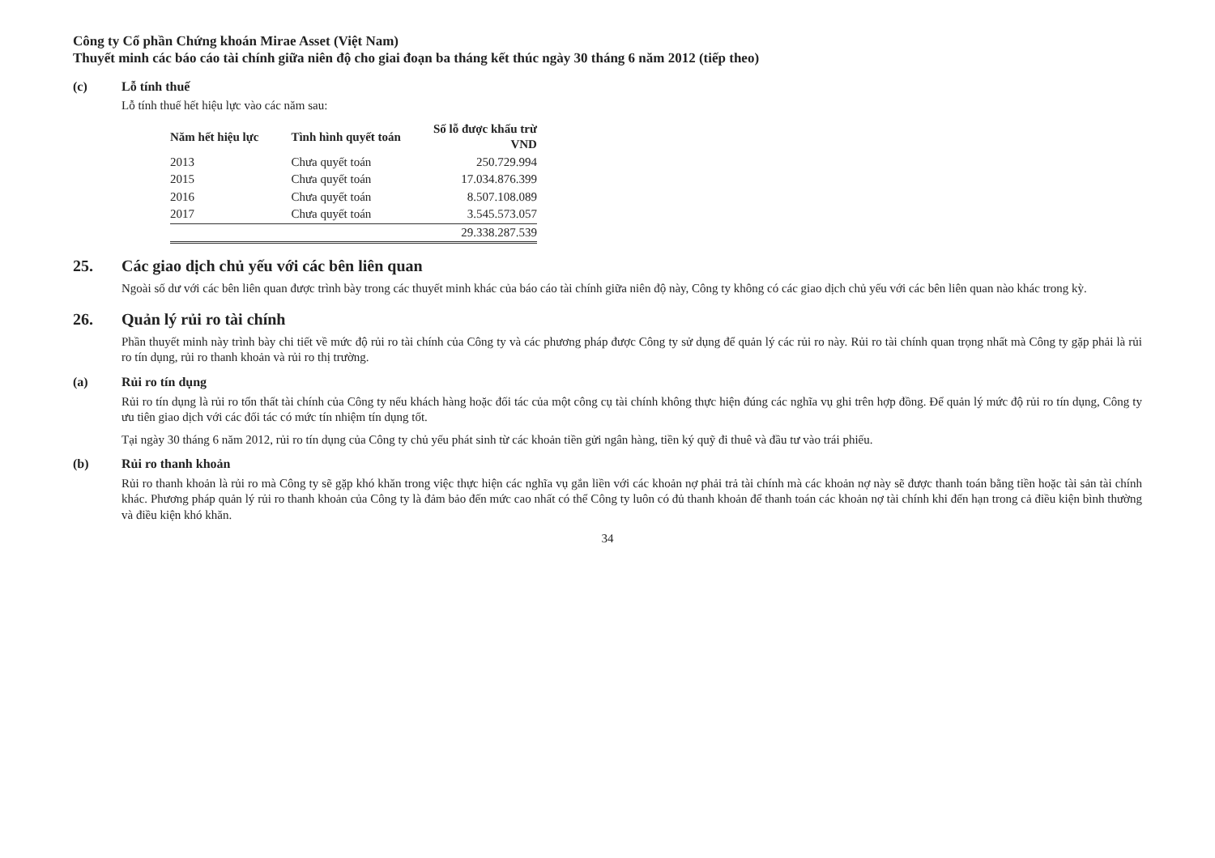Công ty Cổ phần Chứng khoán Mirae Asset (Việt Nam)
Thuyết minh các báo cáo tài chính giữa niên độ cho giai đoạn ba tháng kết thúc ngày 30 tháng 6 năm 2012 (tiếp theo)
(c) Lỗ tính thuế
Lỗ tính thuế hết hiệu lực vào các năm sau:
| Năm hết hiệu lực | Tình hình quyết toán | Số lỗ được khấu trừ VND |
| --- | --- | --- |
| 2013 | Chưa quyết toán | 250.729.994 |
| 2015 | Chưa quyết toán | 17.034.876.399 |
| 2016 | Chưa quyết toán | 8.507.108.089 |
| 2017 | Chưa quyết toán | 3.545.573.057 |
| | | 29.338.287.539 |
25. Các giao dịch chủ yếu với các bên liên quan
Ngoài số dư với các bên liên quan được trình bày trong các thuyết minh khác của báo cáo tài chính giữa niên độ này, Công ty không có các giao dịch chủ yếu với các bên liên quan nào khác trong kỳ.
26. Quản lý rủi ro tài chính
Phần thuyết minh này trình bày chi tiết về mức độ rủi ro tài chính của Công ty và các phương pháp được Công ty sử dụng để quản lý các rủi ro này. Rủi ro tài chính quan trọng nhất mà Công ty gặp phải là rủi ro tín dụng, rủi ro thanh khoản và rủi ro thị trường.
(a) Rủi ro tín dụng
Rủi ro tín dụng là rủi ro tổn thất tài chính của Công ty nếu khách hàng hoặc đối tác của một công cụ tài chính không thực hiện đúng các nghĩa vụ ghi trên hợp đồng. Để quản lý mức độ rủi ro tín dụng, Công ty ưu tiên giao dịch với các đối tác có mức tín nhiệm tín dụng tốt.
Tại ngày 30 tháng 6 năm 2012, rủi ro tín dụng của Công ty chủ yếu phát sinh từ các khoản tiền gửi ngân hàng, tiền ký quỹ đi thuê và đầu tư vào trái phiếu.
(b) Rủi ro thanh khoản
Rủi ro thanh khoản là rủi ro mà Công ty sẽ gặp khó khăn trong việc thực hiện các nghĩa vụ gắn liền với các khoản nợ phải trả tài chính mà các khoản nợ này sẽ được thanh toán bằng tiền hoặc tài sản tài chính khác. Phương pháp quản lý rủi ro thanh khoản của Công ty là đảm bảo đến mức cao nhất có thể Công ty luôn có đủ thanh khoản để thanh toán các khoản nợ tài chính khi đến hạn trong cả điều kiện bình thường và điều kiện khó khăn.
34